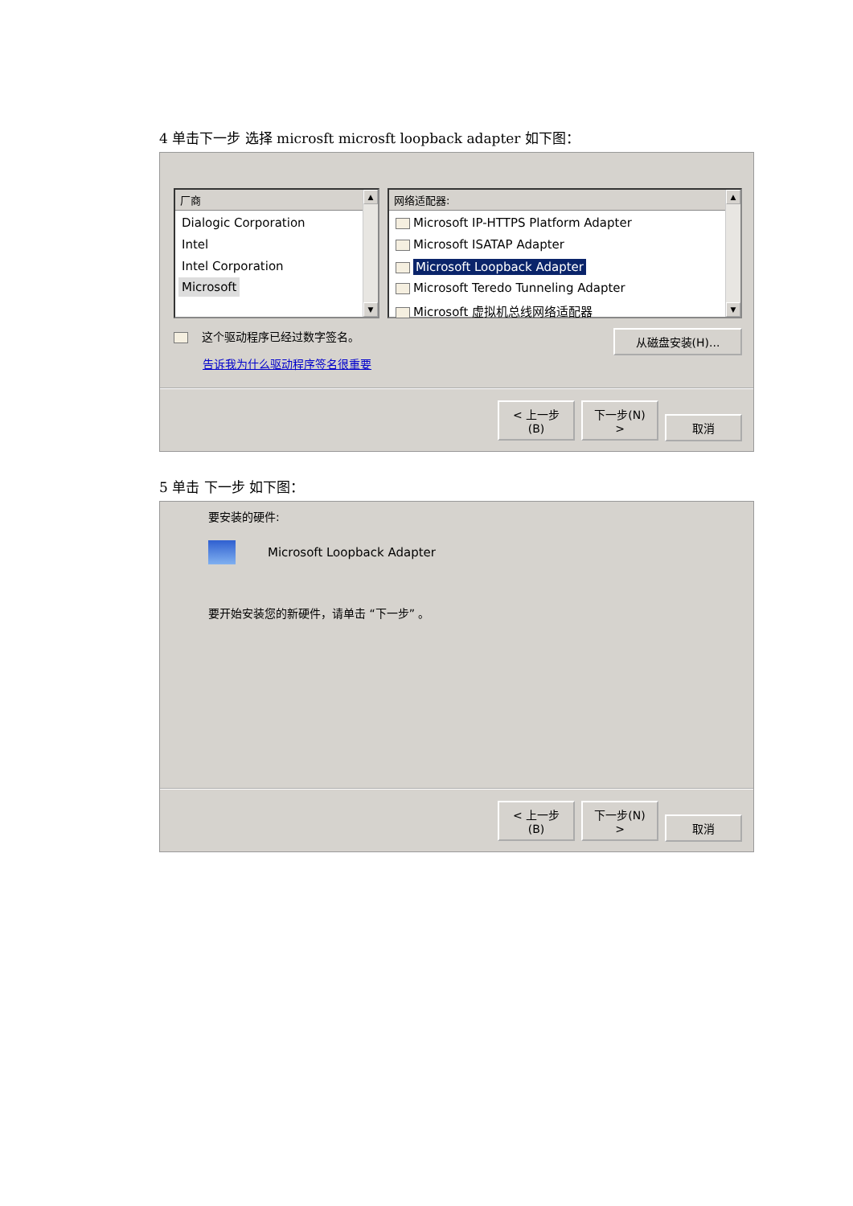4 单击下一步 选择 microsft microsft loopback adapter 如下图：
厂商
Dialogic Corporation
Intel
Intel Corporation
Microsoft
▲
▼
网络适配器:
Microsoft IP-HTTPS Platform Adapter
Microsoft ISATAP Adapter
Microsoft Loopback Adapter
Microsoft Teredo Tunneling Adapter
Microsoft 虚拟机总线网络适配器
▲
▼
这个驱动程序已经过数字签名。
告诉我为什么驱动程序签名很重要
从磁盘安装(H)...
< 上一步(B) 下一步(N) > 取消
5 单击 下一步 如下图：
要安装的硬件:
Microsoft Loopback Adapter
要开始安装您的新硬件，请单击 “下一步” 。
< 上一步(B) 下一步(N) > 取消